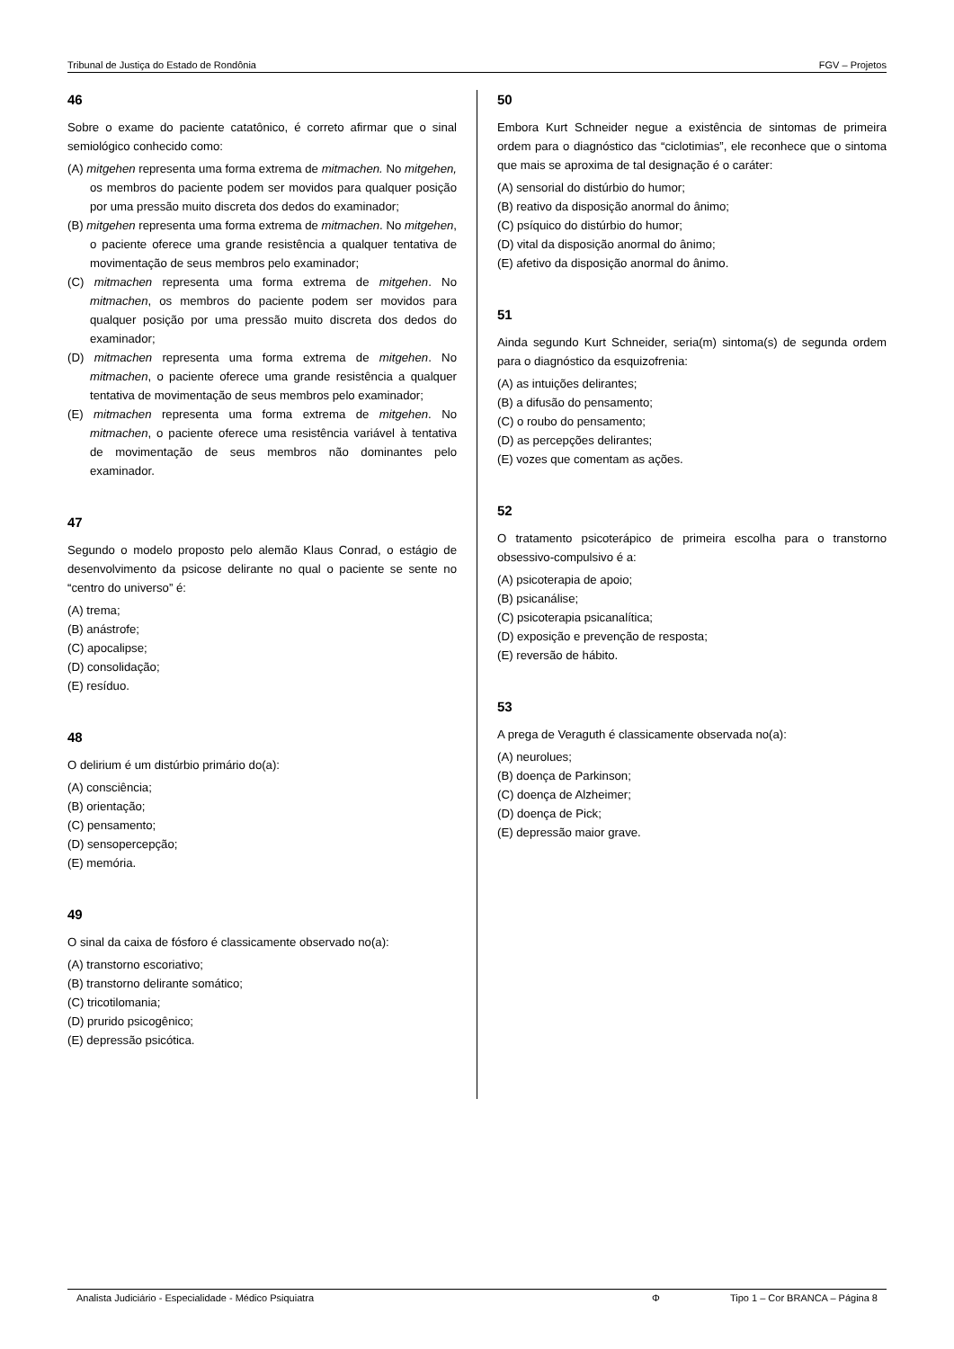Tribunal de Justiça do Estado de Rondônia FGV – Projetos
46
Sobre o exame do paciente catatônico, é correto afirmar que o sinal semiológico conhecido como:
(A) mitgehen representa uma forma extrema de mitmachen. No mitgehen, os membros do paciente podem ser movidos para qualquer posição por uma pressão muito discreta dos dedos do examinador;
(B) mitgehen representa uma forma extrema de mitmachen. No mitgehen, o paciente oferece uma grande resistência a qualquer tentativa de movimentação de seus membros pelo examinador;
(C) mitmachen representa uma forma extrema de mitgehen. No mitmachen, os membros do paciente podem ser movidos para qualquer posição por uma pressão muito discreta dos dedos do examinador;
(D) mitmachen representa uma forma extrema de mitgehen. No mitmachen, o paciente oferece uma grande resistência a qualquer tentativa de movimentação de seus membros pelo examinador;
(E) mitmachen representa uma forma extrema de mitgehen. No mitmachen, o paciente oferece uma resistência variável à tentativa de movimentação de seus membros não dominantes pelo examinador.
47
Segundo o modelo proposto pelo alemão Klaus Conrad, o estágio de desenvolvimento da psicose delirante no qual o paciente se sente no “centro do universo” é:
(A) trema;
(B) anástrofe;
(C) apocalipse;
(D) consolidação;
(E) resíduo.
48
O delirium é um distúrbio primário do(a):
(A) consciência;
(B) orientação;
(C) pensamento;
(D) sensopercepção;
(E) memória.
49
O sinal da caixa de fósforo é classicamente observado no(a):
(A) transtorno escoriativo;
(B) transtorno delirante somático;
(C) tricotilomania;
(D) prurido psicogênico;
(E) depressão psicótica.
50
Embora Kurt Schneider negue a existência de sintomas de primeira ordem para o diagnóstico das “ciclotimias”, ele reconhece que o sintoma que mais se aproxima de tal designação é o caráter:
(A) sensorial do distúrbio do humor;
(B) reativo da disposição anormal do ânimo;
(C) psíquico do distúrbio do humor;
(D) vital da disposição anormal do ânimo;
(E) afetivo da disposição anormal do ânimo.
51
Ainda segundo Kurt Schneider, seria(m) sintoma(s) de segunda ordem para o diagnóstico da esquizofrenia:
(A) as intuições delirantes;
(B) a difusão do pensamento;
(C) o roubo do pensamento;
(D) as percepções delirantes;
(E) vozes que comentam as ações.
52
O tratamento psicoterápico de primeira escolha para o transtorno obsessivo-compulsivo é a:
(A) psicoterapia de apoio;
(B) psicanálise;
(C) psicoterapia psicanalítica;
(D) exposição e prevenção de resposta;
(E) reversão de hábito.
53
A prega de Veraguth é classicamente observada no(a):
(A) neurolues;
(B) doença de Parkinson;
(C) doença de Alzheimer;
(D) doença de Pick;
(E) depressão maior grave.
Analista Judiciário - Especialidade - Médico Psiquiatra Φ Tipo 1 – Cor BRANCA – Página 8